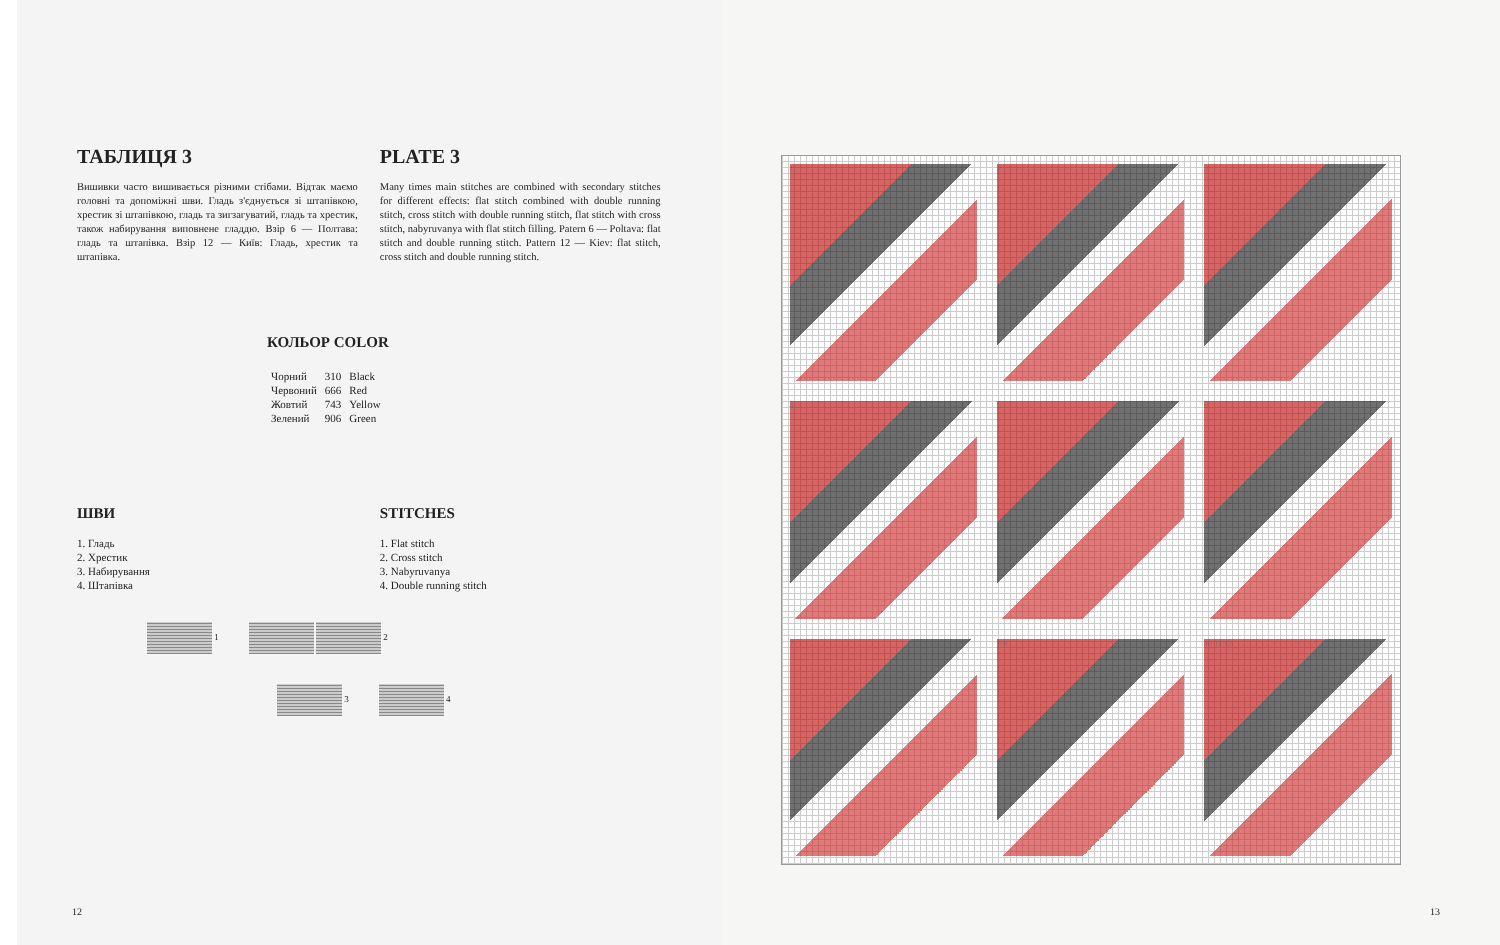ТАБЛИЦЯ 3
Вишивки часто вишивається різними стібами. Відтак маємо головні та допоміжні шви. Гладь з'єднується зі штапівкою, хрестик зі штапівкою, гладь та зигзагуватий, гладь та хрестик, також набирування виповнене гладдю. Взір 6 — Полтава: гладь та штапівка. Взір 12 — Київ: Гладь, хрестик та штапівка.
PLATE 3
Many times main stitches are combined with secondary stitches for different effects: flat stitch combined with double running stitch, cross stitch with double running stitch, flat stitch with cross stitch, nabyruvanya with flat stitch filling. Patern 6 — Poltava: flat stitch and double running stitch. Pattern 12 — Kiev: flat stitch, cross stitch and double running stitch.
КОЛЬОР COLOR
| Чорний | 310 | Black |
| Червоний | 666 | Red |
| Жовтий | 743 | Yellow |
| Зелений | 906 | Green |
ШВИ
1. Гладь
2. Хрестик
3. Набирування
4. Штапівка
STITCHES
1. Flat stitch
2. Cross stitch
3. Nabyruvanya
4. Double running stitch
1 2
3 4
12
1
2
3
4
5
6
7
8 9
10 11 12
13